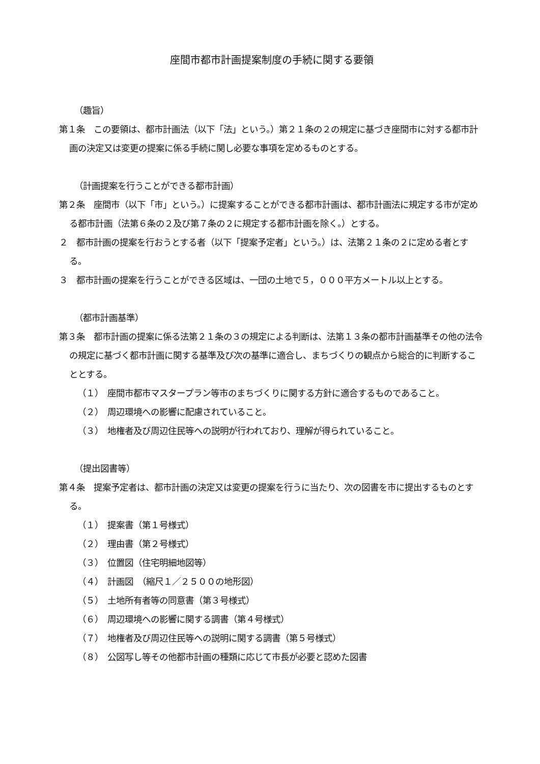座間市都市計画提案制度の手続に関する要領
（趣旨）
第１条　この要領は、都市計画法（以下「法」という。）第２１条の２の規定に基づき座間市に対する都市計画の決定又は変更の提案に係る手続に関し必要な事項を定めるものとする。
（計画提案を行うことができる都市計画）
第２条　座間市（以下「市」という。）に提案することができる都市計画は、都市計画法に規定する市が定める都市計画（法第６条の２及び第７条の２に規定する都市計画を除く。）とする。
２　都市計画の提案を行おうとする者（以下「提案予定者」という。）は、法第２１条の２に定める者とする。
３　都市計画の提案を行うことができる区域は、一団の土地で５，０００平方メートル以上とする。
（都市計画基準）
第３条　都市計画の提案に係る法第２１条の３の規定による判断は、法第１３条の都市計画基準その他の法令の規定に基づく都市計画に関する基準及び次の基準に適合し、まちづくりの観点から総合的に判断することとする。
（１）　座間市都市マスタープラン等市のまちづくりに関する方針に適合するものであること。
（２）　周辺環境への影響に配慮されていること。
（３）　地権者及び周辺住民等への説明が行われており、理解が得られていること。
（提出図書等）
第４条　提案予定者は、都市計画の決定又は変更の提案を行うに当たり、次の図書を市に提出するものとする。
（１）　提案書（第１号様式）
（２）　理由書（第２号様式）
（３）　位置図（住宅明細地図等）
（４）　計画図　（縮尺１／２５００の地形図）
（５）　土地所有者等の同意書（第３号様式）
（６）　周辺環境への影響に関する調書（第４号様式）
（７）　地権者及び周辺住民等への説明に関する調書（第５号様式）
（８）　公図写し等その他都市計画の種類に応じて市長が必要と認めた図書